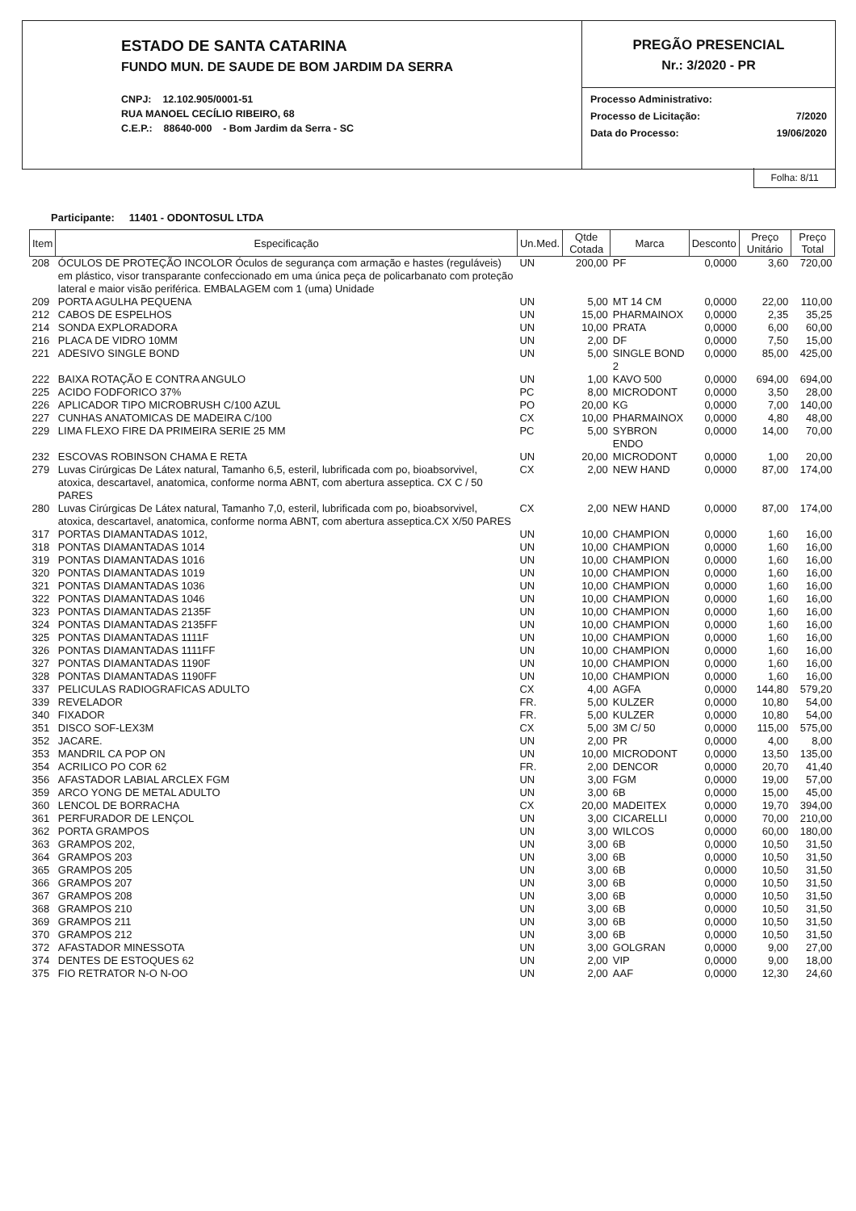ESTADO DE SANTA CATARINA
FUNDO MUN. DE SAUDE DE BOM JARDIM DA SERRA
CNPJ: 12.102.905/0001-51
RUA MANOEL CECÍLIO RIBEIRO, 68
C.E.P.: 88640-000 - Bom Jardim da Serra - SC
PREGÃO PRESENCIAL
Nr.: 3/2020 - PR
Processo Administrativo:
Processo de Licitação: 7/2020
Data do Processo: 19/06/2020
Folha: 8/11
Participante: 11401 - ODONTOSUL LTDA
| Item | Especificação | Un.Med. | Qtde Cotada | Marca | Desconto | Preço Unitário | Preço Total |
| --- | --- | --- | --- | --- | --- | --- | --- |
| 208 | ÓCULOS DE PROTEÇÃO INCOLOR Óculos de segurança com armação e hastes (reguláveis) em plástico, visor transparante confeccionado em uma única peça de policarbanato com proteção lateral e maior visão periférica. EMBALAGEM com 1 (uma) Unidade | UN | 200,00 | PF | 0,0000 | 3,60 | 720,00 |
| 209 | PORTA AGULHA PEQUENA | UN | 5,00 | MT 14 CM | 0,0000 | 22,00 | 110,00 |
| 212 | CABOS DE ESPELHOS | UN | 15,00 | PHARMAINOX | 0,0000 | 2,35 | 35,25 |
| 214 | SONDA EXPLORADORA | UN | 10,00 | PRATA | 0,0000 | 6,00 | 60,00 |
| 216 | PLACA DE VIDRO 10MM | UN | 2,00 | DF | 0,0000 | 7,50 | 15,00 |
| 221 | ADESIVO SINGLE BOND | UN | 5,00 | SINGLE BOND 2 | 0,0000 | 85,00 | 425,00 |
| 222 | BAIXA ROTAÇÃO E CONTRA ANGULO | UN | 1,00 | KAVO 500 | 0,0000 | 694,00 | 694,00 |
| 225 | ACIDO FODFORICO 37% | PC | 8,00 | MICRODONT | 0,0000 | 3,50 | 28,00 |
| 226 | APLICADOR TIPO MICROBRUSH C/100 AZUL | PO | 20,00 | KG | 0,0000 | 7,00 | 140,00 |
| 227 | CUNHAS ANATOMICAS DE MADEIRA C/100 | CX | 10,00 | PHARMAINOX | 0,0000 | 4,80 | 48,00 |
| 229 | LIMA FLEXO FIRE DA PRIMEIRA SERIE 25 MM | PC | 5,00 | SYBRON ENDO | 0,0000 | 14,00 | 70,00 |
| 232 | ESCOVAS ROBINSON CHAMA E RETA | UN | 20,00 | MICRODONT | 0,0000 | 1,00 | 20,00 |
| 279 | Luvas Cirúrgicas De Látex natural, Tamanho 6,5, esteril, lubrificada com po, bioabsorvivel, atoxica, descartavel, anatomica, conforme norma ABNT, com abertura asseptica. CX C / 50 PARES | CX | 2,00 | NEW HAND | 0,0000 | 87,00 | 174,00 |
| 280 | Luvas Cirúrgicas De Látex natural, Tamanho 7,0, esteril, lubrificada com po, bioabsorvivel, atoxica, descartavel, anatomica, conforme norma ABNT, com abertura asseptica.CX X/50 PARES | CX | 2,00 | NEW HAND | 0,0000 | 87,00 | 174,00 |
| 317 | PORTAS DIAMANTADAS 1012, | UN | 10,00 | CHAMPION | 0,0000 | 1,60 | 16,00 |
| 318 | PONTAS DIAMANTADAS 1014 | UN | 10,00 | CHAMPION | 0,0000 | 1,60 | 16,00 |
| 319 | PONTAS DIAMANTADAS 1016 | UN | 10,00 | CHAMPION | 0,0000 | 1,60 | 16,00 |
| 320 | PONTAS DIAMANTADAS 1019 | UN | 10,00 | CHAMPION | 0,0000 | 1,60 | 16,00 |
| 321 | PONTAS DIAMANTADAS 1036 | UN | 10,00 | CHAMPION | 0,0000 | 1,60 | 16,00 |
| 322 | PONTAS DIAMANTADAS 1046 | UN | 10,00 | CHAMPION | 0,0000 | 1,60 | 16,00 |
| 323 | PONTAS DIAMANTADAS 2135F | UN | 10,00 | CHAMPION | 0,0000 | 1,60 | 16,00 |
| 324 | PONTAS DIAMANTADAS 2135FF | UN | 10,00 | CHAMPION | 0,0000 | 1,60 | 16,00 |
| 325 | PONTAS DIAMANTADAS 1111F | UN | 10,00 | CHAMPION | 0,0000 | 1,60 | 16,00 |
| 326 | PONTAS DIAMANTADAS 1111FF | UN | 10,00 | CHAMPION | 0,0000 | 1,60 | 16,00 |
| 327 | PONTAS DIAMANTADAS 1190F | UN | 10,00 | CHAMPION | 0,0000 | 1,60 | 16,00 |
| 328 | PONTAS DIAMANTADAS 1190FF | UN | 10,00 | CHAMPION | 0,0000 | 1,60 | 16,00 |
| 337 | PELICULAS RADIOGRAFICAS ADULTO | CX | 4,00 | AGFA | 0,0000 | 144,80 | 579,20 |
| 339 | REVELADOR | FR. | 5,00 | KULZER | 0,0000 | 10,80 | 54,00 |
| 340 | FIXADOR | FR. | 5,00 | KULZER | 0,0000 | 10,80 | 54,00 |
| 351 | DISCO SOF-LEX3M | CX | 5,00 | 3M C/ 50 | 0,0000 | 115,00 | 575,00 |
| 352 | JACARE. | UN | 2,00 | PR | 0,0000 | 4,00 | 8,00 |
| 353 | MANDRIL CA POP ON | UN | 10,00 | MICRODONT | 0,0000 | 13,50 | 135,00 |
| 354 | ACRILICO PO COR 62 | FR. | 2,00 | DENCOR | 0,0000 | 20,70 | 41,40 |
| 356 | AFASTADOR LABIAL ARCLEX FGM | UN | 3,00 | FGM | 0,0000 | 19,00 | 57,00 |
| 359 | ARCO YONG DE METAL ADULTO | UN | 3,00 | 6B | 0,0000 | 15,00 | 45,00 |
| 360 | LENCOL DE BORRACHA | CX | 20,00 | MADEITEX | 0,0000 | 19,70 | 394,00 |
| 361 | PERFURADOR DE LENÇOL | UN | 3,00 | CICARELLI | 0,0000 | 70,00 | 210,00 |
| 362 | PORTA GRAMPOS | UN | 3,00 | WILCOS | 0,0000 | 60,00 | 180,00 |
| 363 | GRAMPOS 202, | UN | 3,00 | 6B | 0,0000 | 10,50 | 31,50 |
| 364 | GRAMPOS 203 | UN | 3,00 | 6B | 0,0000 | 10,50 | 31,50 |
| 365 | GRAMPOS 205 | UN | 3,00 | 6B | 0,0000 | 10,50 | 31,50 |
| 366 | GRAMPOS 207 | UN | 3,00 | 6B | 0,0000 | 10,50 | 31,50 |
| 367 | GRAMPOS 208 | UN | 3,00 | 6B | 0,0000 | 10,50 | 31,50 |
| 368 | GRAMPOS 210 | UN | 3,00 | 6B | 0,0000 | 10,50 | 31,50 |
| 369 | GRAMPOS 211 | UN | 3,00 | 6B | 0,0000 | 10,50 | 31,50 |
| 370 | GRAMPOS 212 | UN | 3,00 | 6B | 0,0000 | 10,50 | 31,50 |
| 372 | AFASTADOR MINESSOTA | UN | 3,00 | GOLGRAN | 0,0000 | 9,00 | 27,00 |
| 374 | DENTES DE ESTOQUES 62 | UN | 2,00 | VIP | 0,0000 | 9,00 | 18,00 |
| 375 | FIO RETRATOR N-O N-OO | UN | 2,00 | AAF | 0,0000 | 12,30 | 24,60 |